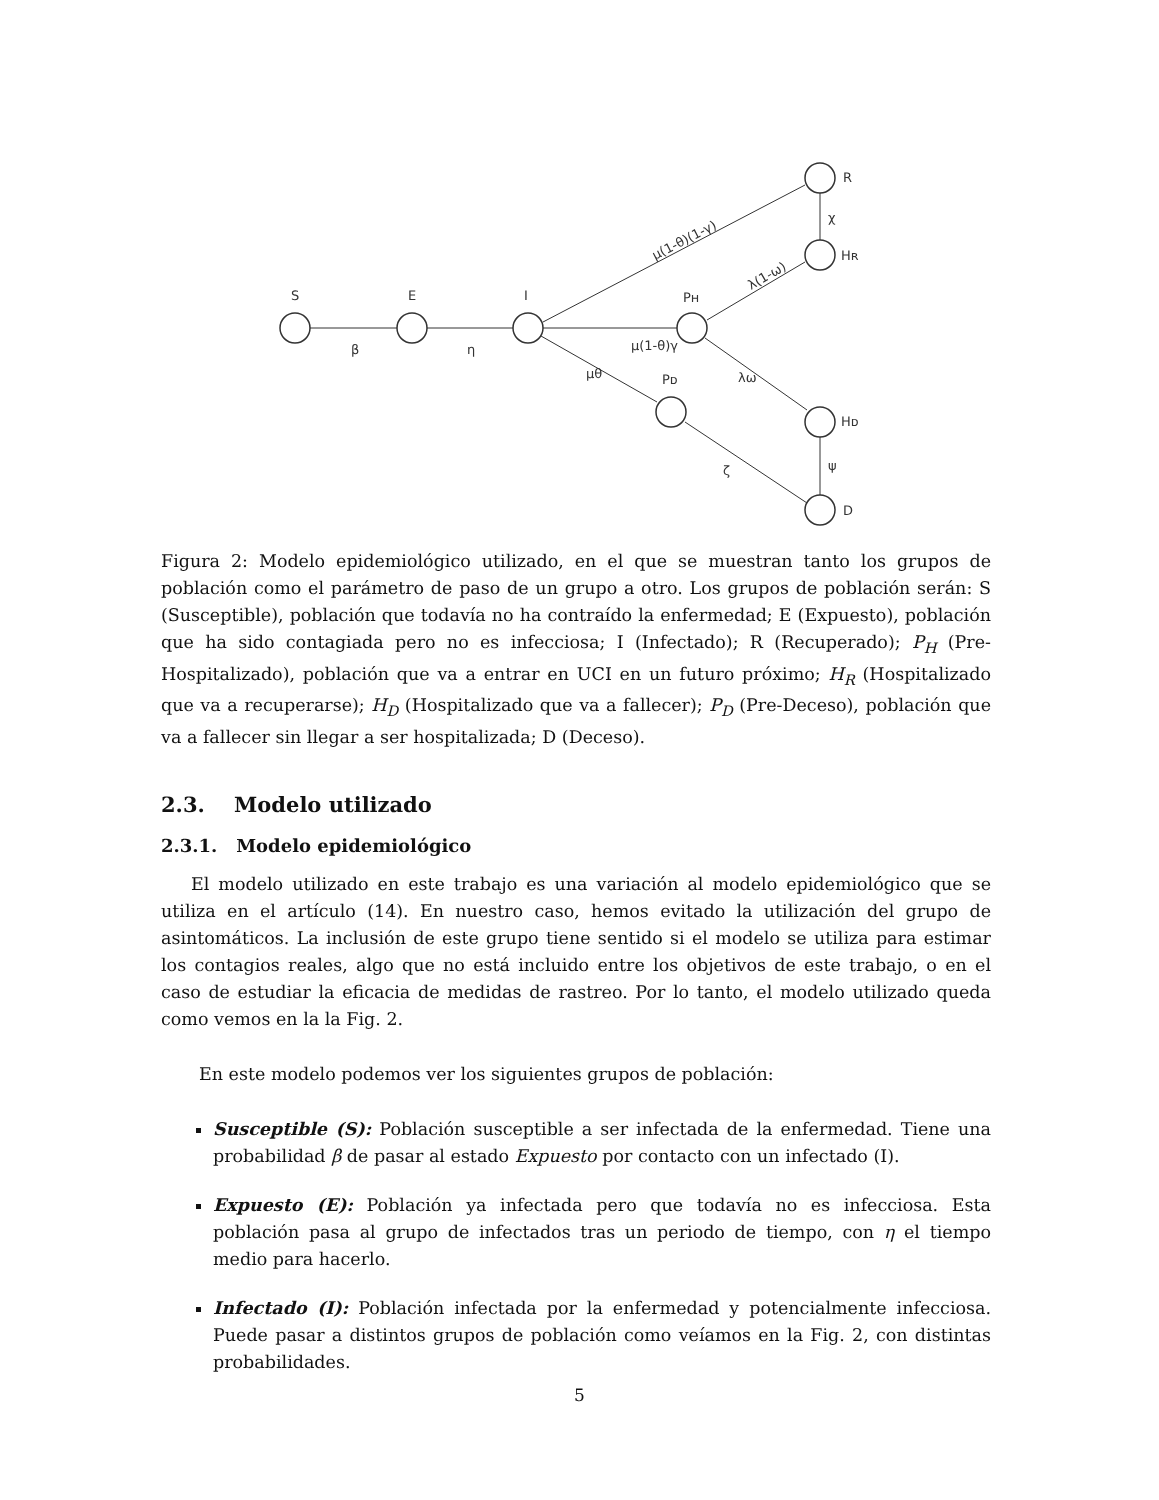S
E
I
Pн
Pᴅ
R
Hʀ
Hᴅ
D
β
η
μ(1-θ)γ
μθ
μ(1-θ)(1-γ)
λ(1-ω)
λω
χ
ψ
ζ
Figura 2: Modelo epidemiológico utilizado, en el que se muestran tanto los grupos de población como el parámetro de paso de un grupo a otro. Los grupos de población serán: S (Susceptible), población que todavía no ha contraído la enfermedad; E (Expuesto), población que ha sido contagiada pero no es infecciosa; I (Infectado); R (Recuperado); P<sub>H</sub> (Pre-Hospitalizado), población que va a entrar en UCI en un futuro próximo; H<sub>R</sub> (Hospitalizado que va a recuperarse); H<sub>D</sub> (Hospitalizado que va a fallecer); P<sub>D</sub> (Pre-Deceso), población que va a fallecer sin llegar a ser hospitalizada; D (Deceso).
2.3. Modelo utilizado
2.3.1. Modelo epidemiológico
El modelo utilizado en este trabajo es una variación al modelo epidemiológico que se utiliza en el artículo (14). En nuestro caso, hemos evitado la utilización del grupo de asintomáticos. La inclusión de este grupo tiene sentido si el modelo se utiliza para estimar los contagios reales, algo que no está incluido entre los objetivos de este trabajo, o en el caso de estudiar la eficacia de medidas de rastreo. Por lo tanto, el modelo utilizado queda como vemos en la la Fig. 2.
En este modelo podemos ver los siguientes grupos de población:
Susceptible (S): Población susceptible a ser infectada de la enfermedad. Tiene una probabilidad β de pasar al estado Expuesto por contacto con un infectado (I).
Expuesto (E): Población ya infectada pero que todavía no es infecciosa. Esta población pasa al grupo de infectados tras un periodo de tiempo, con η el tiempo medio para hacerlo.
Infectado (I): Población infectada por la enfermedad y potencialmente infecciosa. Puede pasar a distintos grupos de población como veíamos en la Fig. 2, con distintas probabilidades.
5